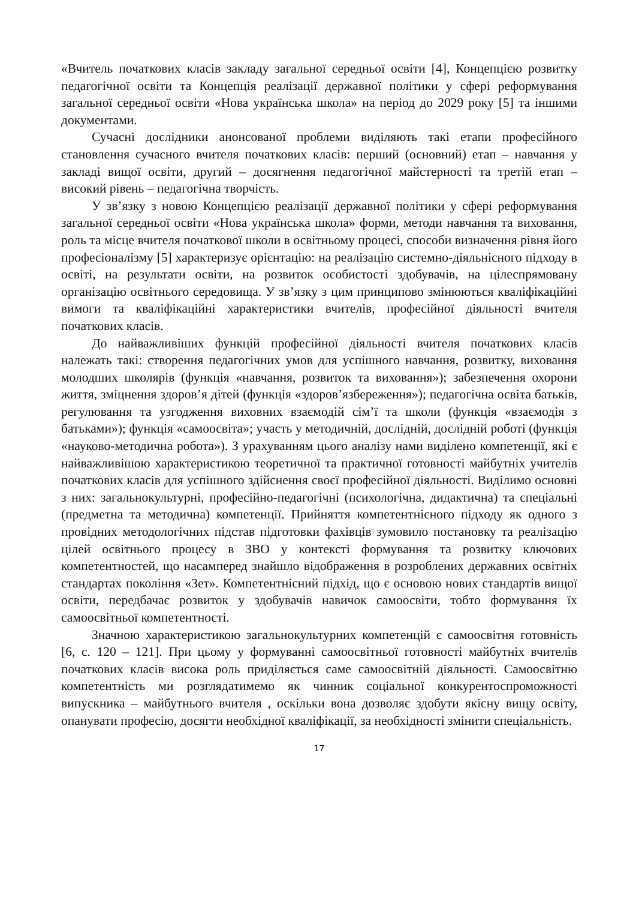«Вчитель початкових класів закладу загальної середньої освіти [4], Концепцією розвитку педагогічної освіти та Концепція реалізації державної політики у сфері реформування загальної середньої освіти «Нова українська школа» на період до 2029 року [5] та іншими документами.
Сучасні дослідники анонсованої проблеми виділяють такі етапи професійного становлення сучасного вчителя початкових класів: перший (основний) етап – навчання у закладі вищої освіти, другий – досягнення педагогічної майстерності та третій етап – високий рівень – педагогічна творчість.
У зв’язку з новою Концепцією реалізації державної політики у сфері реформування загальної середньої освіти «Нова українська школа» форми, методи навчання та виховання, роль та місце вчителя початкової школи в освітньому процесі, способи визначення рівня його професіоналізму [5] характеризує орієнтацію: на реалізацію системно-діяльнісного підходу в освіті, на результати освіти, на розвиток особистості здобувачів, на цілеспрямовану організацію освітнього середовища. У зв’язку з цим принципово змінюються кваліфікаційні вимоги та кваліфікаційні характеристики вчителів, професійної діяльності вчителя початкових класів.
До найважливіших функцій професійної діяльності вчителя початкових класів належать такі: створення педагогічних умов для успішного навчання, розвитку, виховання молодших школярів (функція «навчання, розвиток та виховання»); забезпечення охорони життя, зміцнення здоров’я дітей (функція «здоров’язбереження»); педагогічна освіта батьків, регулювання та узгодження виховних взаємодій сім’ї та школи (функція «взаємодія з батьками»); функція «самоосвіта»; участь у методичній, дослідній, дослідній роботі (функція «науково-методична робота»). З урахуванням цього аналізу нами виділено компетенції, які є найважливішою характеристикою теоретичної та практичної готовності майбутніх учителів початкових класів для успішного здійснення своєї професійної діяльності. Виділимо основні з них: загальнокультурні, професійно-педагогічні (психологічна, дидактична) та спеціальні (предметна та методична) компетенції. Прийняття компетентнісного підходу як одного з провідних методологічних підстав підготовки фахівців зумовило постановку та реалізацію цілей освітнього процесу в ЗВО у контексті формування та розвитку ключових компетентностей, що насамперед знайшло відображення в розроблених державних освітніх стандартах покоління «Зет». Компетентнісний підхід, що є основою нових стандартів вищої освіти, передбачає розвиток у здобувачів навичок самоосвіти, тобто формування їх самоосвітньої компетентності.
Значною характеристикою загальнокультурних компетенцій є самоосвітня готовність [6, с. 120 – 121]. При цьому у формуванні самоосвітньої готовності майбутніх вчителів початкових класів висока роль приділяється саме самоосвітній діяльності. Самоосвітню компетентність ми розглядатимемо як чинник соціальної конкурентоспроможності випускника – майбутнього вчителя , оскільки вона дозволяє здобути якісну вищу освіту, опанувати професію, досягти необхідної кваліфікації, за необхідності змінити спеціальність.
17